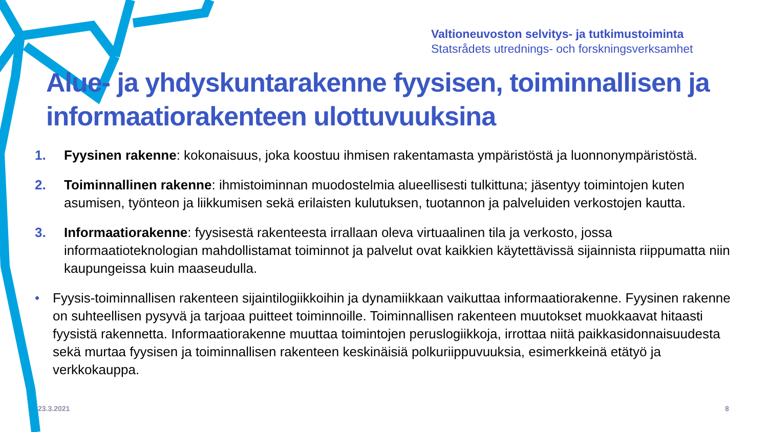Valtioneuvoston selvitys- ja tutkimustoiminta
Statsrådets utrednings- och forskningsverksamhet
Alue- ja yhdyskuntarakenne fyysisen, toiminnallisen ja informaatiorakenteen ulottuvuuksina
1. Fyysinen rakenne: kokonaisuus, joka koostuu ihmisen rakentamasta ympäristöstä ja luonnonympäristöstä.
2. Toiminnallinen rakenne: ihmistoiminnan muodostelmia alueellisesti tulkittuna; jäsentyy toimintojen kuten asumisen, työnteon ja liikkumisen sekä erilaisten kulutuksen, tuotannon ja palveluiden verkostojen kautta.
3. Informaatiorakenne: fyysisestä rakenteesta irrallaan oleva virtuaalinen tila ja verkosto, jossa informaatioteknologian mahdollistamat toiminnot ja palvelut ovat kaikkien käytettävissä sijainnista riippumatta niin kaupungeissa kuin maaseudulla.
• Fyysis-toiminnallisen rakenteen sijaintilogiikkoihin ja dynamiikkaan vaikuttaa informaatiorakenne. Fyysinen rakenne on suhteellisen pysyvä ja tarjoaa puitteet toiminnoille. Toiminnallisen rakenteen muutokset muokkaavat hitaasti fyysistä rakennetta. Informaatiorakenne muuttaa toimintojen peruslogiikkoja, irrottaa niitä paikkasidonnaisuudesta sekä murtaa fyysisen ja toiminnallisen rakenteen keskinäisiä polkuriippuvuuksia, esimerkkeinä etätyö ja verkkokauppa.
23.3.2021 8